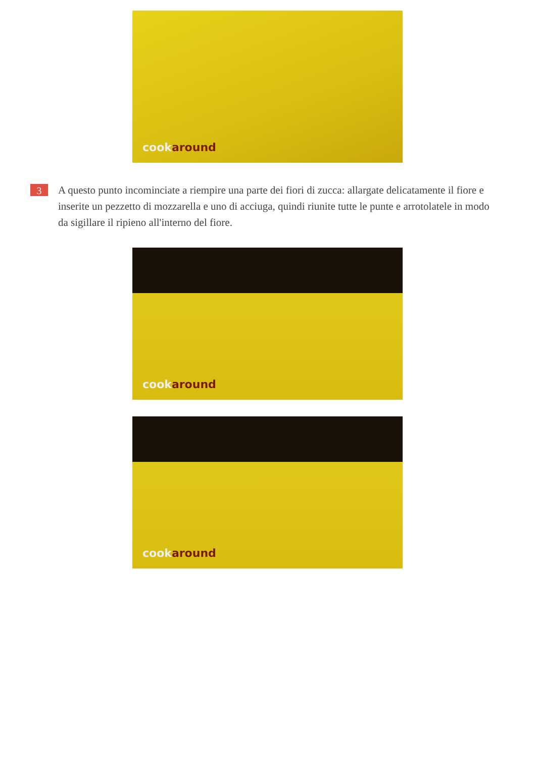cookaround
3
A questo punto incominciate a riempire una parte dei fiori di zucca: allargate delicatamente il fiore e inserite un pezzetto di mozzarella e uno di acciuga, quindi riunite tutte le punte e arrotolatele in modo da sigillare il ripieno all'interno del fiore.
cookaround
cookaround